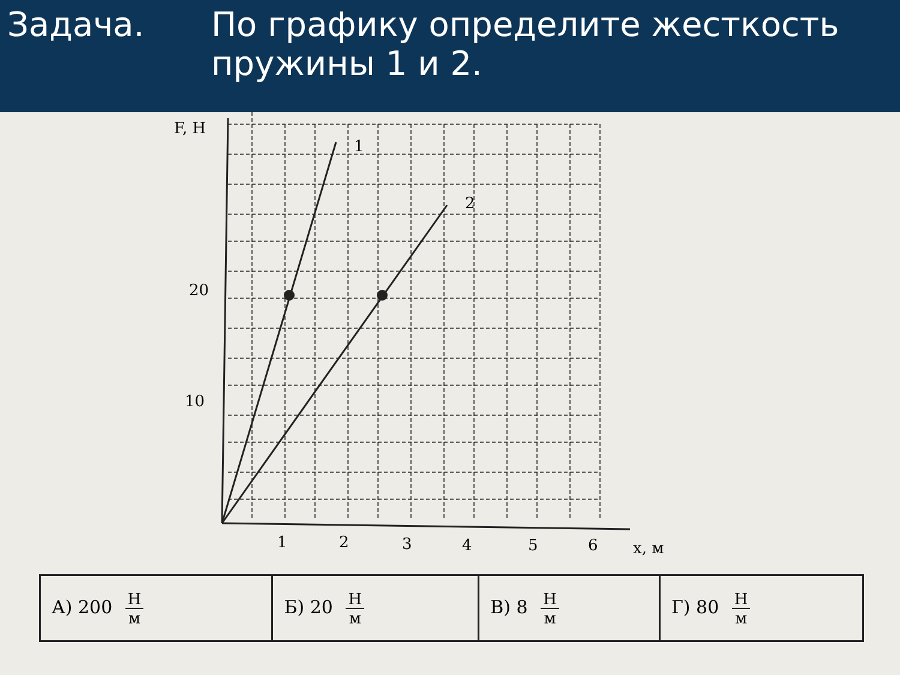Задача. По графику определите жесткость
пружины 1 и 2.
F, Н
1
2
20
10
1
2
3
4
5
6
x, м
| А) 200 Н м | Б) 20 Н м | В) 8 Н м | Г) 80 Н м |